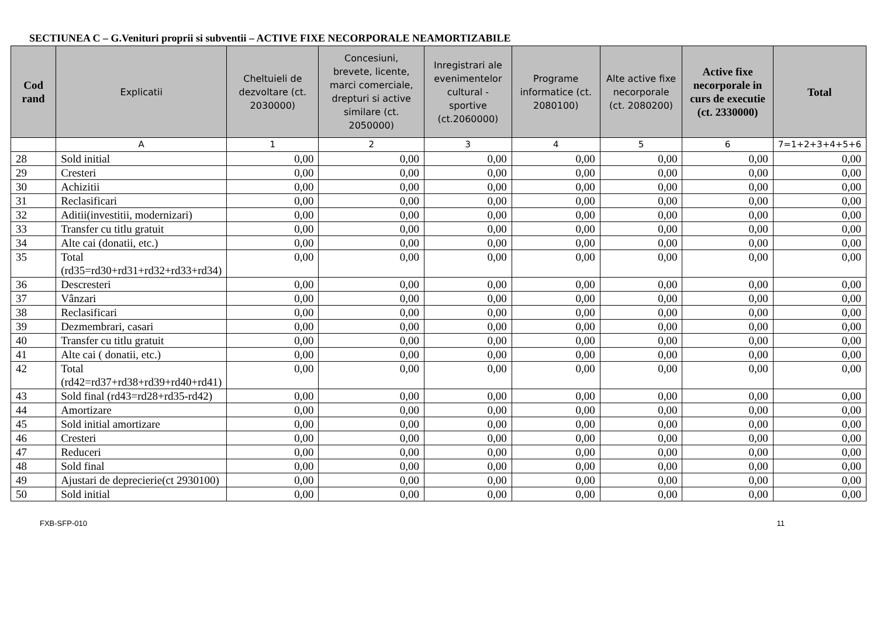SECTIUNEA C – G.Venituri proprii si subventii – ACTIVE FIXE NECORPORALE NEAMORTIZABILE
| Cod rand | Explicatii | Cheltuieli de dezvoltare (ct. 2030000) | Concesiuni, brevete, licente, marci comerciale, drepturi si active similare (ct. 2050000) | Inregistrari ale evenimentelor cultural - sportive (ct.2060000) | Programe informatice (ct. 2080100) | Alte active fixe necorporale (ct. 2080200) | Active fixe necorporale in curs de executie (ct. 2330000) | Total |
| --- | --- | --- | --- | --- | --- | --- | --- | --- |
| | A | 1 | 2 | 3 | 4 | 5 | 6 | 7=1+2+3+4+5+6 |
| 28 | Sold initial | 0,00 | 0,00 | 0,00 | 0,00 | 0,00 | 0,00 | 0,00 |
| 29 | Cresteri | 0,00 | 0,00 | 0,00 | 0,00 | 0,00 | 0,00 | 0,00 |
| 30 | Achizitii | 0,00 | 0,00 | 0,00 | 0,00 | 0,00 | 0,00 | 0,00 |
| 31 | Reclasificari | 0,00 | 0,00 | 0,00 | 0,00 | 0,00 | 0,00 | 0,00 |
| 32 | Aditii(investitii, modernizari) | 0,00 | 0,00 | 0,00 | 0,00 | 0,00 | 0,00 | 0,00 |
| 33 | Transfer cu titlu gratuit | 0,00 | 0,00 | 0,00 | 0,00 | 0,00 | 0,00 | 0,00 |
| 34 | Alte cai (donatii, etc.) | 0,00 | 0,00 | 0,00 | 0,00 | 0,00 | 0,00 | 0,00 |
| 35 | Total (rd35=rd30+rd31+rd32+rd33+rd34) | 0,00 | 0,00 | 0,00 | 0,00 | 0,00 | 0,00 | 0,00 |
| 36 | Descresteri | 0,00 | 0,00 | 0,00 | 0,00 | 0,00 | 0,00 | 0,00 |
| 37 | Vânzari | 0,00 | 0,00 | 0,00 | 0,00 | 0,00 | 0,00 | 0,00 |
| 38 | Reclasificari | 0,00 | 0,00 | 0,00 | 0,00 | 0,00 | 0,00 | 0,00 |
| 39 | Dezmembrari, casari | 0,00 | 0,00 | 0,00 | 0,00 | 0,00 | 0,00 | 0,00 |
| 40 | Transfer cu titlu gratuit | 0,00 | 0,00 | 0,00 | 0,00 | 0,00 | 0,00 | 0,00 |
| 41 | Alte cai ( donatii, etc.) | 0,00 | 0,00 | 0,00 | 0,00 | 0,00 | 0,00 | 0,00 |
| 42 | Total (rd42=rd37+rd38+rd39+rd40+rd41) | 0,00 | 0,00 | 0,00 | 0,00 | 0,00 | 0,00 | 0,00 |
| 43 | Sold final (rd43=rd28+rd35-rd42) | 0,00 | 0,00 | 0,00 | 0,00 | 0,00 | 0,00 | 0,00 |
| 44 | Amortizare | 0,00 | 0,00 | 0,00 | 0,00 | 0,00 | 0,00 | 0,00 |
| 45 | Sold initial amortizare | 0,00 | 0,00 | 0,00 | 0,00 | 0,00 | 0,00 | 0,00 |
| 46 | Cresteri | 0,00 | 0,00 | 0,00 | 0,00 | 0,00 | 0,00 | 0,00 |
| 47 | Reduceri | 0,00 | 0,00 | 0,00 | 0,00 | 0,00 | 0,00 | 0,00 |
| 48 | Sold final | 0,00 | 0,00 | 0,00 | 0,00 | 0,00 | 0,00 | 0,00 |
| 49 | Ajustari de deprecierie(ct 2930100) | 0,00 | 0,00 | 0,00 | 0,00 | 0,00 | 0,00 | 0,00 |
| 50 | Sold initial | 0,00 | 0,00 | 0,00 | 0,00 | 0,00 | 0,00 | 0,00 |
FXB-SFP-010 11